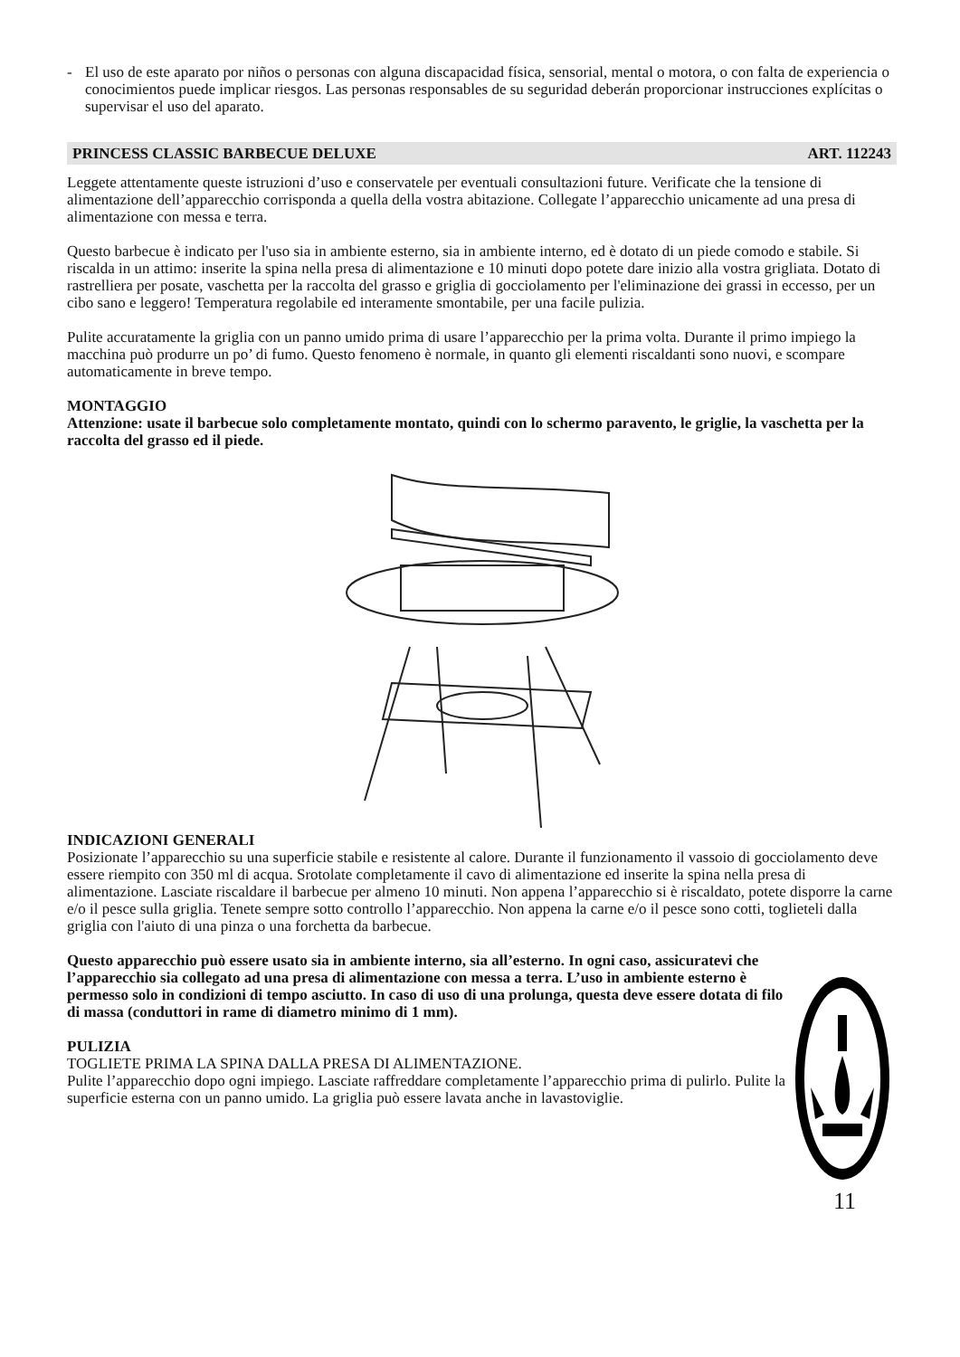- El uso de este aparato por niños o personas con alguna discapacidad física, sensorial, mental o motora, o con falta de experiencia o conocimientos puede implicar riesgos. Las personas responsables de su seguridad deberán proporcionar instrucciones explícitas o supervisar el uso del aparato.
PRINCESS CLASSIC BARBECUE DELUXE ART. 112243
Leggete attentamente queste istruzioni d’uso e conservatele per eventuali consultazioni future. Verificate che la tensione di alimentazione dell’apparecchio corrisponda a quella della vostra abitazione. Collegate l’apparecchio unicamente ad una presa di alimentazione con messa e terra.
Questo barbecue è indicato per l'uso sia in ambiente esterno, sia in ambiente interno, ed è dotato di un piede comodo e stabile. Si riscalda in un attimo: inserite la spina nella presa di alimentazione e 10 minuti dopo potete dare inizio alla vostra grigliata. Dotato di rastrelliera per posate, vaschetta per la raccolta del grasso e griglia di gocciolamento per l'eliminazione dei grassi in eccesso, per un cibo sano e leggero! Temperatura regolabile ed interamente smontabile, per una facile pulizia.
Pulite accuratamente la griglia con un panno umido prima di usare l’apparecchio per la prima volta. Durante il primo impiego la macchina può produrre un po’ di fumo. Questo fenomeno è normale, in quanto gli elementi riscaldanti sono nuovi, e scompare automaticamente in breve tempo.
MONTAGGIO
Attenzione: usate il barbecue solo completamente montato, quindi con lo schermo paravento, le griglie, la vaschetta per la raccolta del grasso ed il piede.
INDICAZIONI GENERALI
Posizionate l’apparecchio su una superficie stabile e resistente al calore. Durante il funzionamento il vassoio di gocciolamento deve essere riempito con 350 ml di acqua. Srotolate completamente il cavo di alimentazione ed inserite la spina nella presa di alimentazione. Lasciate riscaldare il barbecue per almeno 10 minuti. Non appena l’apparecchio si è riscaldato, potete disporre la carne e/o il pesce sulla griglia. Tenete sempre sotto controllo l’apparecchio. Non appena la carne e/o il pesce sono cotti, toglieteli dalla griglia con l'aiuto di una pinza o una forchetta da barbecue.
Questo apparecchio può essere usato sia in ambiente interno, sia all’esterno. In ogni caso, assicuratevi che l’apparecchio sia collegato ad una presa di alimentazione con messa a terra. L’uso in ambiente esterno è permesso solo in condizioni di tempo asciutto. In caso di uso di una prolunga, questa deve essere dotata di filo di massa (conduttori in rame di diametro minimo di 1 mm).
PULIZIA
TOGLIETE PRIMA LA SPINA DALLA PRESA DI ALIMENTAZIONE.
Pulite l’apparecchio dopo ogni impiego. Lasciate raffreddare completamente l’apparecchio prima di pulirlo. Pulite la superficie esterna con un panno umido. La griglia può essere lavata anche in lavastoviglie.
11